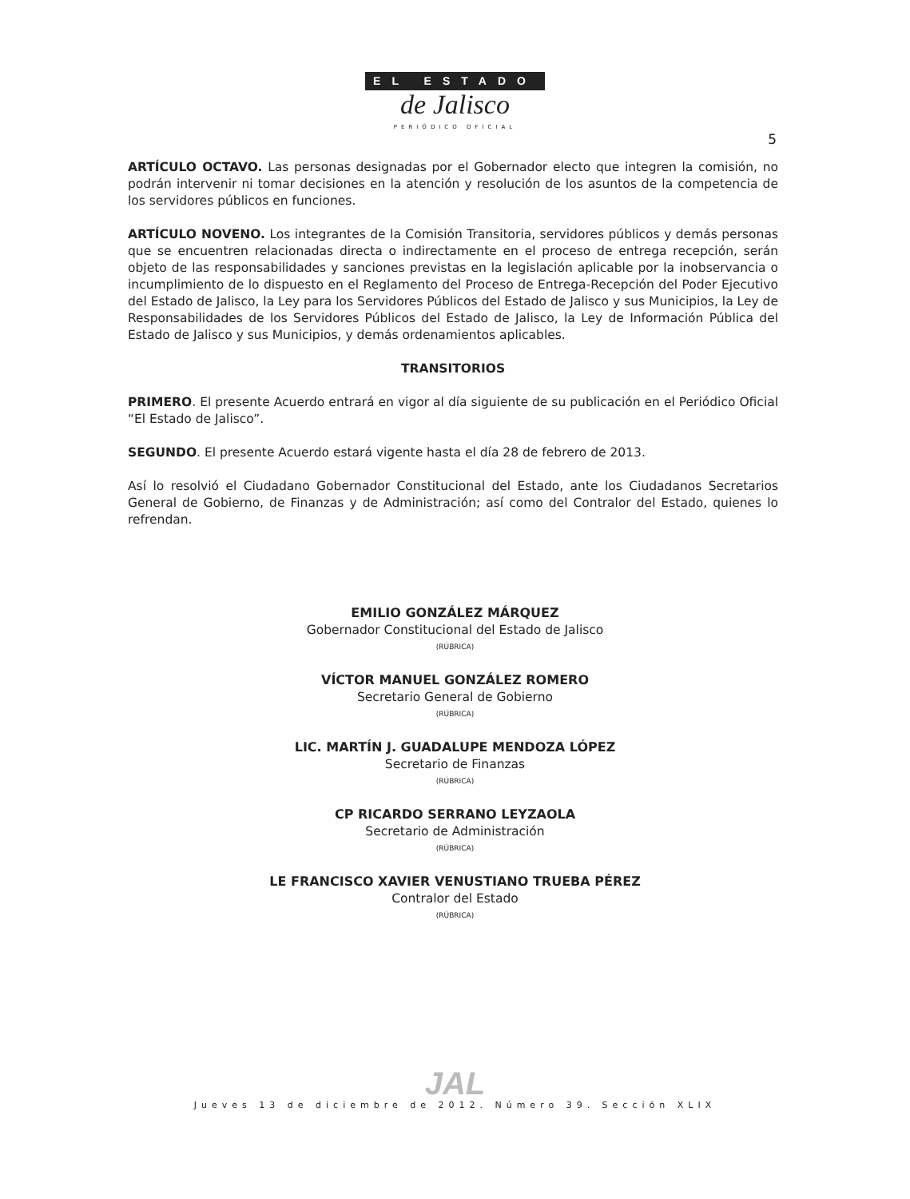EL ESTADO
de Jalisco
PERIÓDICO OFICIAL
5
ARTÍCULO OCTAVO. Las personas designadas por el Gobernador electo que integren la comisión, no podrán intervenir ni tomar decisiones en la atención y resolución de los asuntos de la competencia de los servidores públicos en funciones.
ARTÍCULO NOVENO. Los integrantes de la Comisión Transitoria, servidores públicos y demás personas que se encuentren relacionadas directa o indirectamente en el proceso de entrega recepción, serán objeto de las responsabilidades y sanciones previstas en la legislación aplicable por la inobservancia o incumplimiento de lo dispuesto en el Reglamento del Proceso de Entrega-Recepción del Poder Ejecutivo del Estado de Jalisco, la Ley para los Servidores Públicos del Estado de Jalisco y sus Municipios, la Ley de Responsabilidades de los Servidores Públicos del Estado de Jalisco, la Ley de Información Pública del Estado de Jalisco y sus Municipios, y demás ordenamientos aplicables.
TRANSITORIOS
PRIMERO. El presente Acuerdo entrará en vigor al día siguiente de su publicación en el Periódico Oficial “El Estado de Jalisco”.
SEGUNDO. El presente Acuerdo estará vigente hasta el día 28 de febrero de 2013.
Así lo resolvió el Ciudadano Gobernador Constitucional del Estado, ante los Ciudadanos Secretarios General de Gobierno, de Finanzas y de Administración; así como del Contralor del Estado, quienes lo refrendan.
EMILIO GONZÁLEZ MÁRQUEZ
Gobernador Constitucional del Estado de Jalisco
(RÚBRICA)
VÍCTOR MANUEL GONZÁLEZ ROMERO
Secretario General de Gobierno
(RÚBRICA)
LIC. MARTÍN J. GUADALUPE MENDOZA LÓPEZ
Secretario de Finanzas
(RÚBRICA)
CP RICARDO SERRANO LEYZAOLA
Secretario de Administración
(RÚBRICA)
LE FRANCISCO XAVIER VENUSTIANO TRUEBA PÉREZ
Contralor del Estado
(RÚBRICA)
JAL
Jueves 13 de diciembre de 2012. Número 39. Sección XLIX